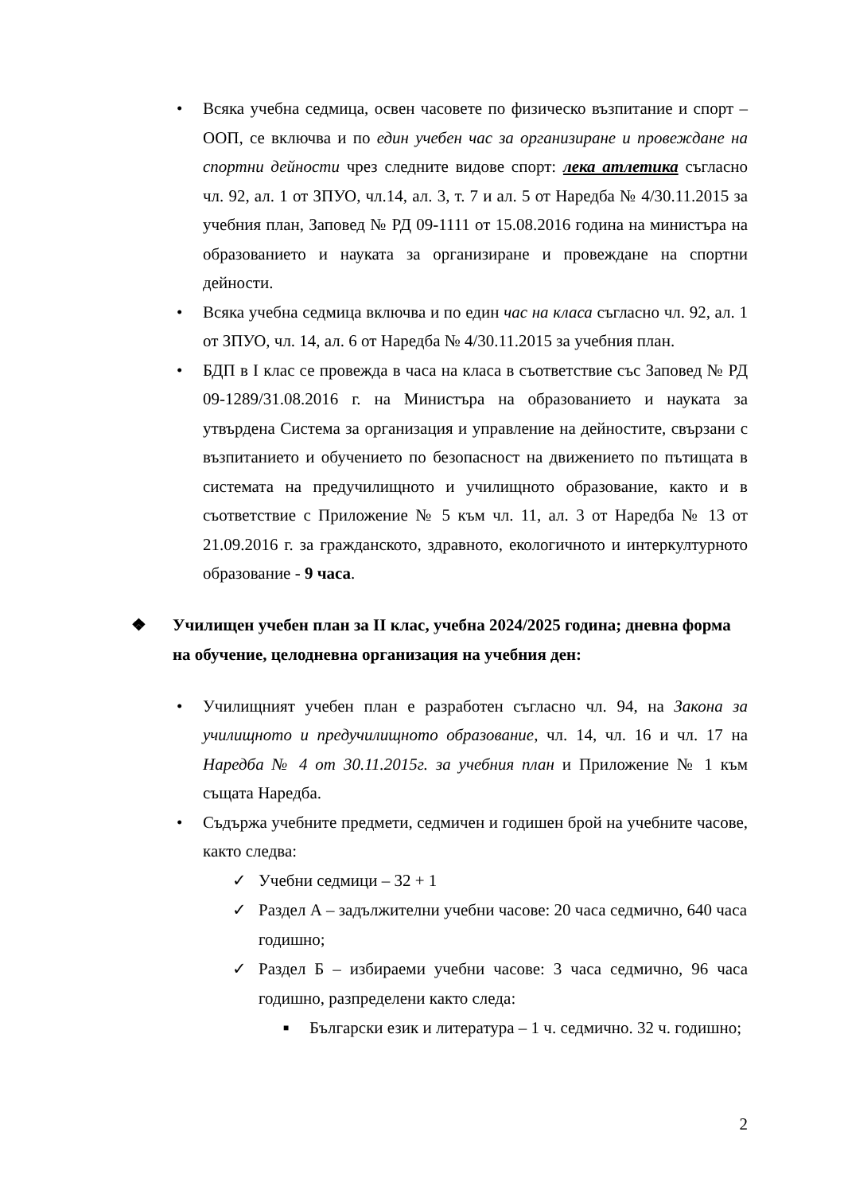• Всяка учебна седмица, освен часовете по физическо възпитание и спорт – ООП, се включва и по един учебен час за организиране и провеждане на спортни дейности чрез следните видове спорт: лека атлетика съгласно чл. 92, ал. 1 от ЗПУО, чл.14, ал. 3, т. 7 и ал. 5 от Наредба № 4/30.11.2015 за учебния план, Заповед № РД 09-1111 от 15.08.2016 година на министъра на образованието и науката за организиране и провеждане на спортни дейности.
• Всяка учебна седмица включва и по един час на класа съгласно чл. 92, ал. 1 от ЗПУО, чл. 14, ал. 6 от Наредба № 4/30.11.2015 за учебния план.
• БДП в I клас се провежда в часа на класа в съответствие със Заповед № РД 09-1289/31.08.2016 г. на Министъра на образованието и науката за утвърдена Система за организация и управление на дейностите, свързани с възпитанието и обучението по безопасност на движението по пътищата в системата на предучилищното и училищното образование, както и в съответствие с Приложение № 5 към чл. 11, ал. 3 от Наредба № 13 от 21.09.2016 г. за гражданското, здравното, екологичното и интеркултурното образование - 9 часа.
❖ Училищен учебен план за II клас, учебна 2024/2025 година; дневна форма на обучение, целодневна организация на учебния ден:
• Училищният учебен план е разработен съгласно чл. 94, на Закона за училищното и предучилищното образование, чл. 14, чл. 16 и чл. 17 на Наредба № 4 от 30.11.2015г. за учебния план и Приложение № 1 към същата Наредба.
• Съдържа учебните предмети, седмичен и годишен брой на учебните часове, както следва:
✓ Учебни седмици – 32 + 1
✓ Раздел А – задължителни учебни часове: 20 часа седмично, 640 часа годишно;
✓ Раздел Б – избираеми учебни часове: 3 часа седмично, 96 часа годишно, разпределени както следа:
■
Български език и литература – 1 ч. седмично. 32 ч. годишно;
2